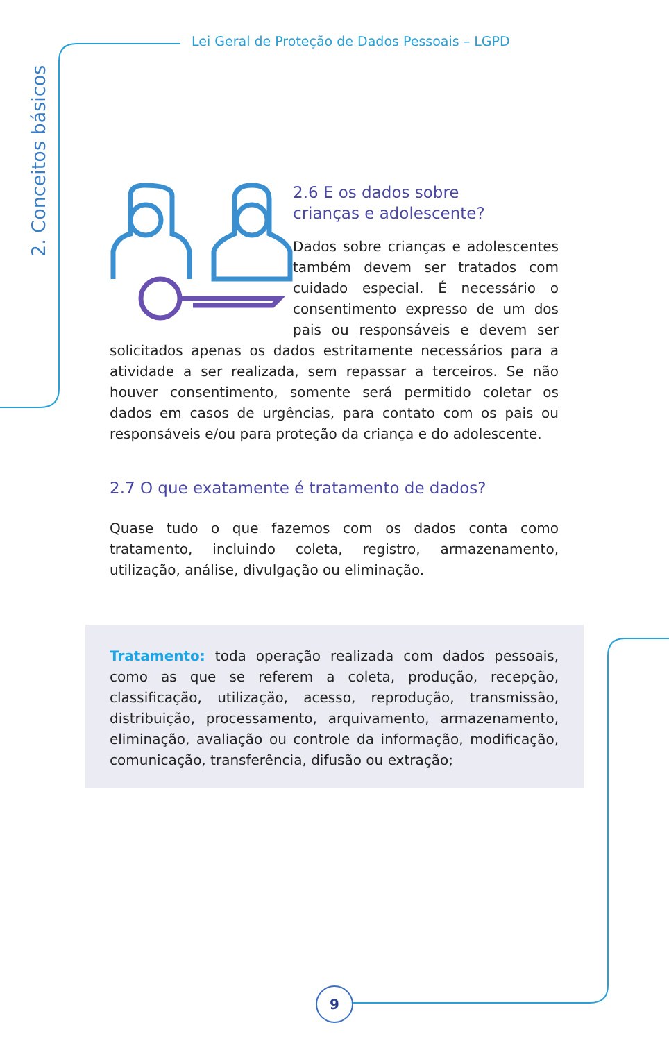Lei Geral de Proteção de Dados Pessoais – LGPD
2. Conceitos básicos
2.6 E os dados sobre
crianças e adolescente?
Dados sobre crianças e adolescentes também devem ser tratados com cuidado especial. É necessário o consentimento expresso de um dos pais ou responsáveis e devem ser solicitados apenas os dados estritamente necessários para a atividade a ser realizada, sem repassar a terceiros. Se não houver consentimento, somente será permitido coletar os dados em casos de urgências, para contato com os pais ou responsáveis e/ou para proteção da criança e do adolescente.
2.7 O que exatamente é tratamento de dados?
Quase tudo o que fazemos com os dados conta como tratamento, incluindo coleta, registro, armazenamento, utilização, análise, divulgação ou eliminação.
Tratamento: toda operação realizada com dados pessoais, como as que se referem a coleta, produção, recepção, classificação, utilização, acesso, reprodução, transmissão, distribuição, processamento, arquivamento, armazenamento, eliminação, avaliação ou controle da informação, modificação, comunicação, transferência, difusão ou extração;
9